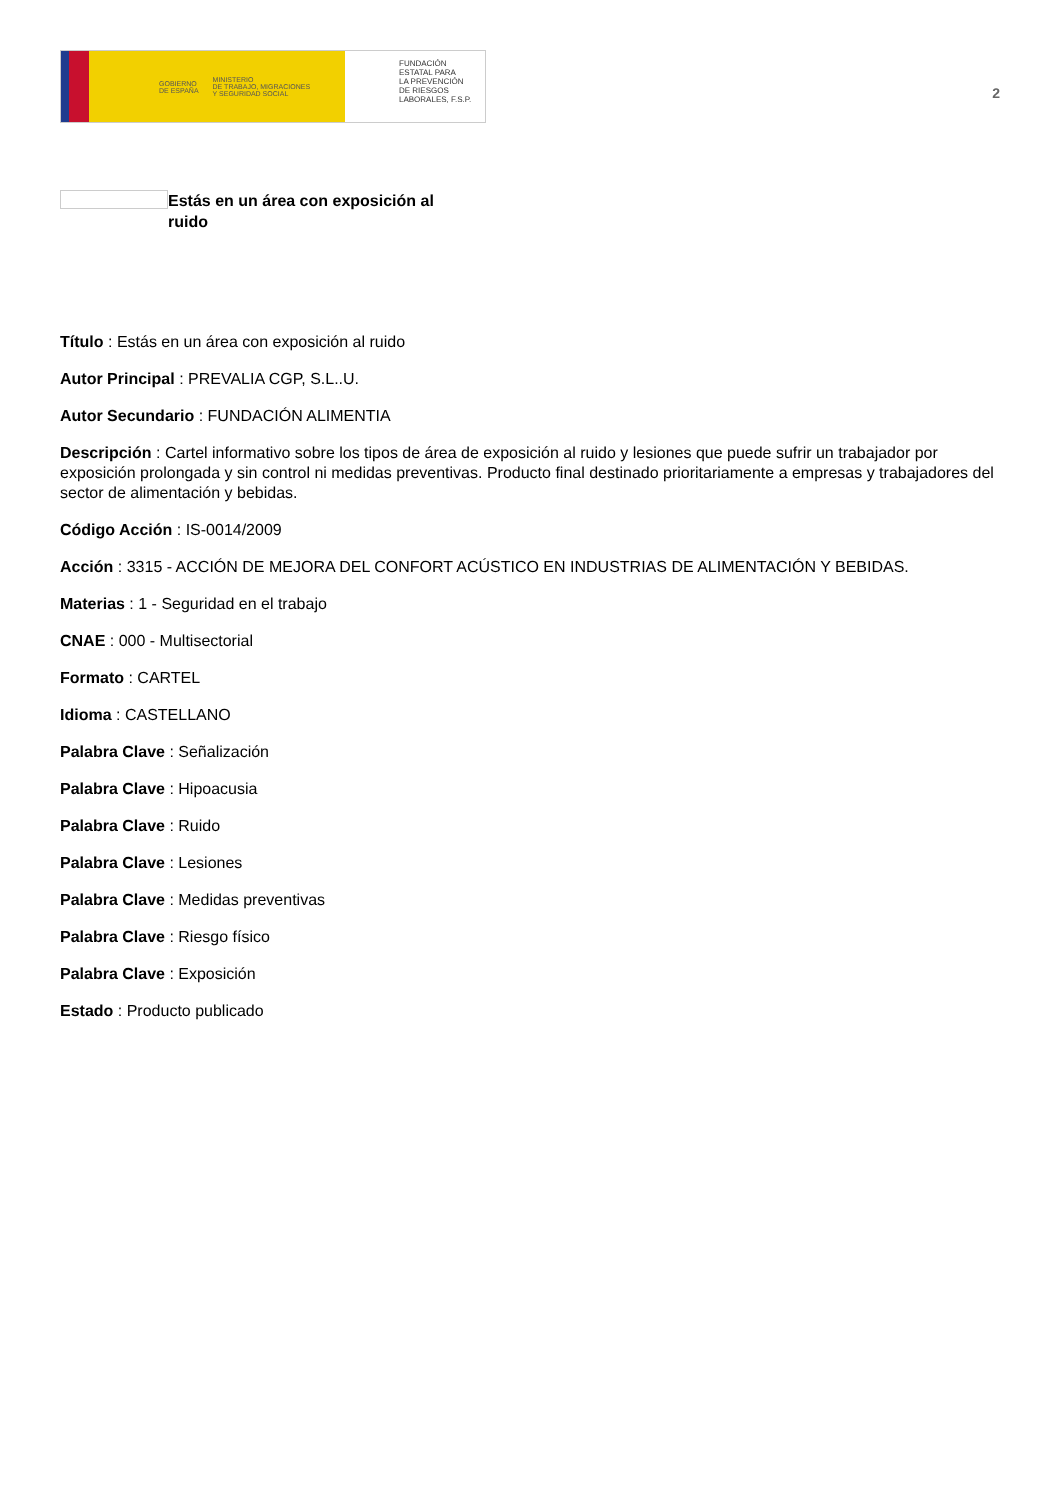GOBIERNO
DE ESPAÑA MINISTERIO
DE TRABAJO, MIGRACIONES
Y SEGURIDAD SOCIAL
FUNDACIÓN
ESTATAL PARA
LA PREVENCIÓN
DE RIESGOS
LABORALES, F.S.P.
2
Estás en un área con exposición al ruido
Título : Estás en un área con exposición al ruido
Autor Principal : PREVALIA CGP, S.L..U.
Autor Secundario : FUNDACIÓN ALIMENTIA
Descripción : Cartel informativo sobre los tipos de área de exposición al ruido y lesiones que puede sufrir un trabajador por exposición prolongada y sin control ni medidas preventivas. Producto final destinado prioritariamente a empresas y trabajadores del sector de alimentación y bebidas.
Código Acción : IS-0014/2009
Acción : 3315 - ACCIÓN DE MEJORA DEL CONFORT ACÚSTICO EN INDUSTRIAS DE ALIMENTACIÓN Y BEBIDAS.
Materias : 1 - Seguridad en el trabajo
CNAE : 000 - Multisectorial
Formato : CARTEL
Idioma : CASTELLANO
Palabra Clave : Señalización
Palabra Clave : Hipoacusia
Palabra Clave : Ruido
Palabra Clave : Lesiones
Palabra Clave : Medidas preventivas
Palabra Clave : Riesgo físico
Palabra Clave : Exposición
Estado : Producto publicado